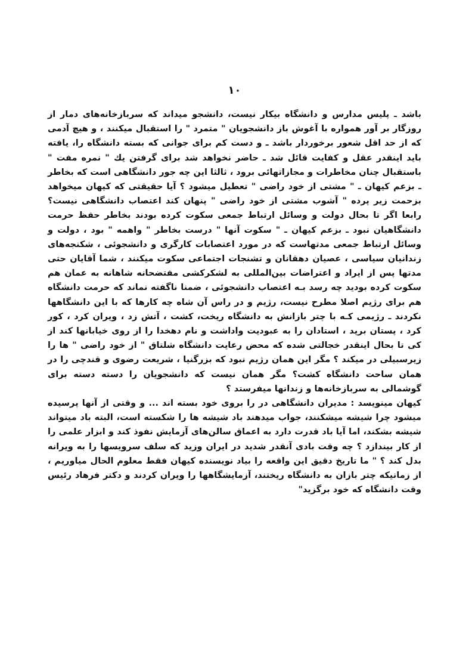۱۰
باشد ـ پلیس مدارس و دانشگاه بیکار نیست، دانشجو میداند که سربازخانه‌های دمار از روزگار بر آور همواره با آغوش باز دانشجویان " متمرد " را استقبال میکنند ، و هیچ آدمی که از حد اقل شعور برخوردار باشد ـ و دست کم برای جوانی که بسته دانشگاه را، یافته باید اینقدر عقل و کفایت قائل شد ـ حاضر نخواهد شد برای گرفتن یك " نمره مفت " باستقبال چنان مخاطرات و مجازاتهائی برود ، ثالثا این چه جور دانشگاهی است که بخاطر ـ بزعم کیهان ـ " مشتی از خود راضی " تعطیل میشود ؟ آیا حقیقتی که کیهان میخواهد بزحمت زیر پرده " آشوب مشتی از خود راضی " پنهان کند اعتصاب دانشگاهی نیست؟ رابعا اگر تا بحال دولت و وسائل ارتباط جمعی سکوت کرده بودند بخاطر حفظ حرمت دانشگاهیان نبود ـ بزعم کیهان ـ " سکوت آنها " درست بخاطر " واهمه " بود ، دولت و وسائل ارتباط جمعی مدتهاست که در مورد اعتصابات کارگری و دانشجوئی ، شکنجه‌های زندانیان سیاسی ، عصیان دهقانان و تشنجات اجتماعی سکوت میکنند ، شما آقایان حتی مدتها پس از ایراد و اعتراضات بین‌المللی به لشکرکشی مفتضحانه شاهانه به عمان هم سکوت کرده بودید چه رسد بـه اعتصاب دانشجوئی ، ضمنا ناگفته نماند که حرمت دانشگاه هم برای رژیم اصلا مطرح نیست، رژیم و در راس آن شاه چه کارها که با این دانشگاهها نکردند ـ رژیمی کـه با چتر بازانش به دانشگاه ریخت، کشت ، آتش زد ، ویران کرد ، کور کرد ، پستان برید ، استادان را به عبودیت واداشت و نام دهخدا را از روی خیابانها کند از کی تا بحال اینقدر خجالتی شده که محض رعایت دانشگاه شلتاق " از خود راضی " ها را زیرسبیلی در میکند ؟ مگر این همان رژیم نبود که بزرگنیا ، شریعت رضوی و قندچی را در همان ساحت دانشگاه کشت؟ مگر همان نیست که دانشجویان را دسته دسته برای گوشمالی به سربازخانه‌ها و زندانها میفرستد ؟
کیهان مینویسد : مدیران دانشگاهی در را بروی خود بسته اند ... و وقتی از آنها پرسیده میشود چرا شیشه میشکنند، جواب میدهند باد شیشه ها را شکسته است، البته باد میتواند شیشه بشکند، اما آیا باد قدرت دارد به اعماق سالن‌های آزمایش نفوذ کند و ابزار علمی را از کار بیندازد ؟ چه وقت بادی آنقدر شدید در ایران وزید که سلف سرویسها را به ویرانه بدل کند ؟ " ما تاریخ دقیق این واقعه را بیاد نویسنده کیهان فقط معلوم الحال میاوریم ، از زمانیکه چتر بازان به دانشگاه ریختند، آزمایشگاهها را ویران کردند و دکتر فرهاد رئیس وقت دانشگاه که خود برگزید"